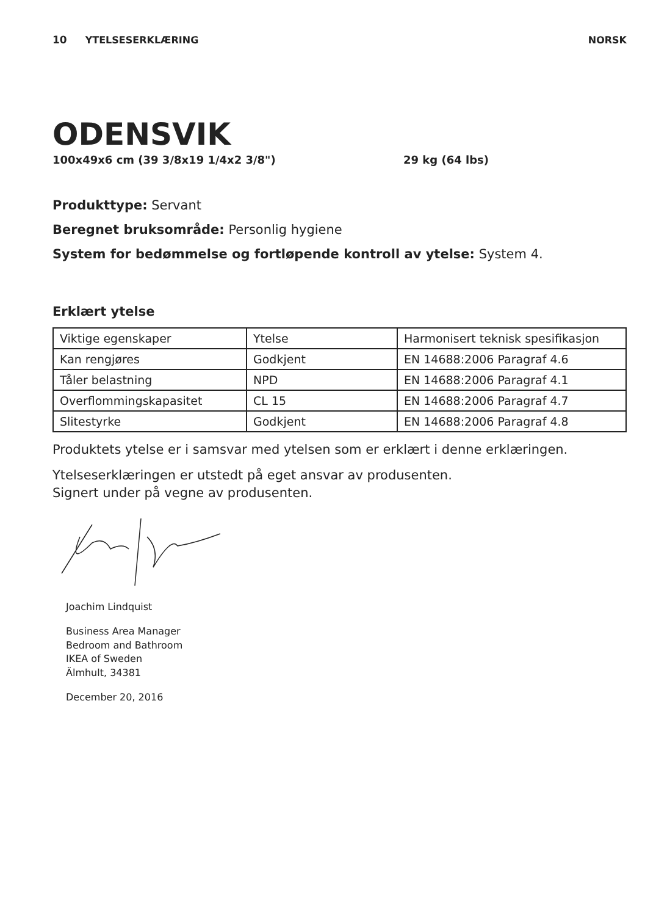10 YTELSESERKLÆRING NORSK
ODENSVIK
100x49x6 cm (39 3/8x19 1/4x2 3/8") 29 kg (64 lbs)
Produkttype: Servant
Beregnet bruksområde: Personlig hygiene
System for bedømmelse og fortløpende kontroll av ytelse: System 4.
Erklært ytelse
| Viktige egenskaper | Ytelse | Harmonisert teknisk spesifikasjon |
| Kan rengjøres | Godkjent | EN 14688:2006 Paragraf 4.6 |
| Tåler belastning | NPD | EN 14688:2006 Paragraf 4.1 |
| Overflommingskapasitet | CL 15 | EN 14688:2006 Paragraf 4.7 |
| Slitestyrke | Godkjent | EN 14688:2006 Paragraf 4.8 |
Produktets ytelse er i samsvar med ytelsen som er erklært i denne erklæringen.
Ytelseserklæringen er utstedt på eget ansvar av produsenten.
Signert under på vegne av produsenten.
Joachim Lindquist
Business Area Manager
Bedroom and Bathroom
IKEA of Sweden
Älmhult, 34381
December 20, 2016